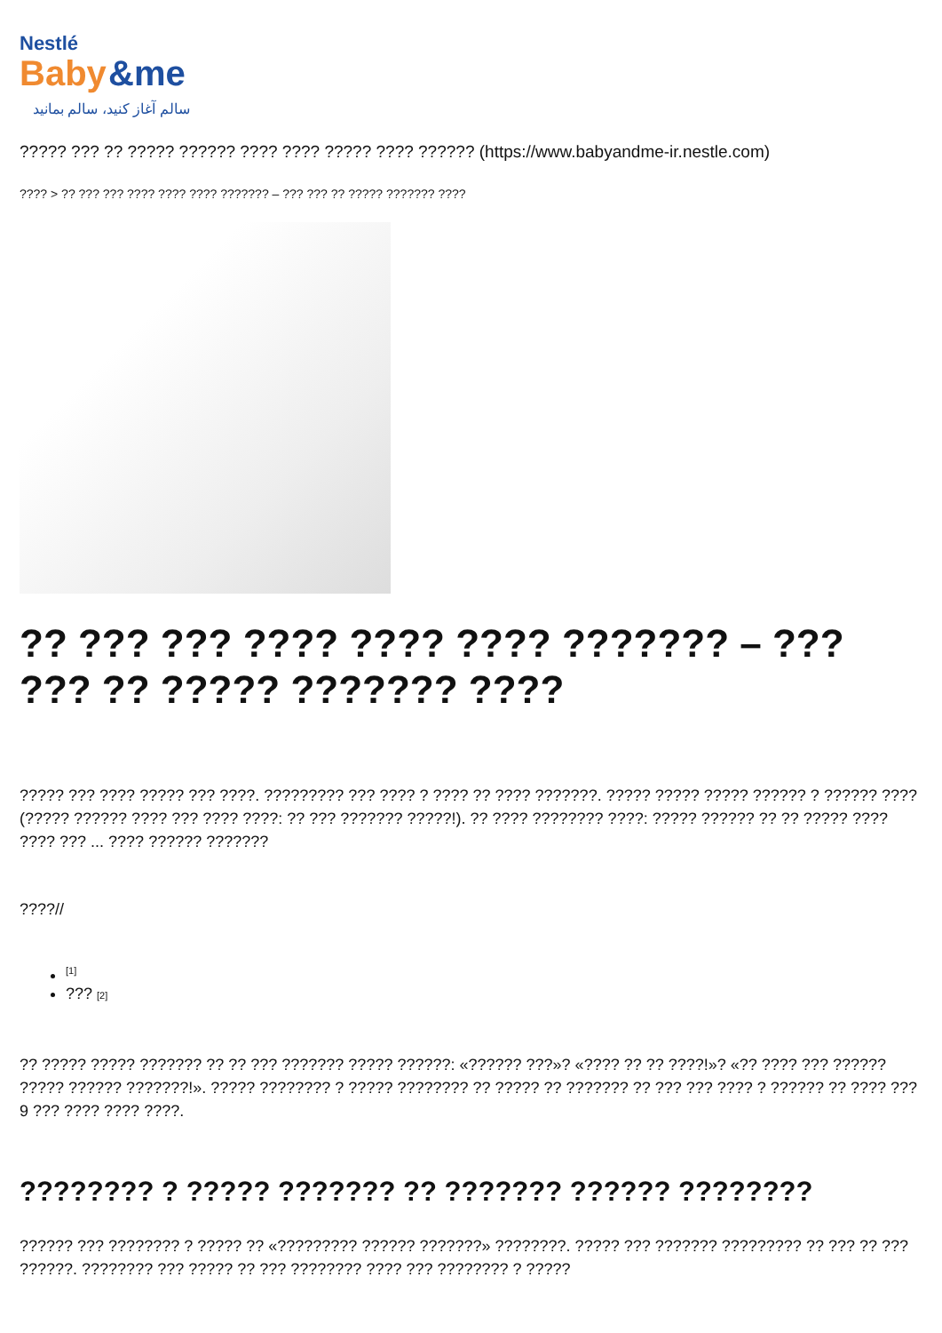Nestlé
Baby
&me
سالم آغاز کنید، سالم بمانید
????? ??? ?? ????? ?????? ???? ???? ????? ???? ?????? (https://www.babyandme-ir.nestle.com)
???? > ?? ??? ??? ???? ???? ???? ??????? – ??? ??? ?? ????? ??????? ????
?? ??? ??? ???? ???? ???? ??????? – ??? ??? ?? ????? ??????? ????
????? ??? ???? ????? ??? ????. ????????? ??? ???? ? ???? ?? ???? ???????. ????? ????? ????? ?????? ? ?????? ???? (????? ?????? ???? ??? ???? ????: ?? ??? ??????? ?????!). ?? ???? ???????? ????: ????? ?????? ?? ?? ????? ???? ???? ??? ... ???? ?????? ???????
????//
<sup>[1]</sup>
??? [2]
?? ????? ????? ??????? ?? ?? ??? ??????? ????? ??????: «?????? ???»? «???? ?? ?? ????!»? «?? ???? ??? ?????? ????? ?????? ???????!». ????? ???????? ? ????? ???????? ?? ????? ?? ??????? ?? ??? ??? ???? ? ?????? ?? ???? ??? 9 ??? ???? ???? ????.
???????? ? ????? ??????? ?? ??????? ?????? ????????
?????? ??? ???????? ? ????? ?? «????????? ?????? ???????» ????????. ????? ??? ??????? ????????? ?? ??? ?? ??? ??????. ???????? ??? ????? ?? ??? ???????? ???? ??? ???????? ? ?????